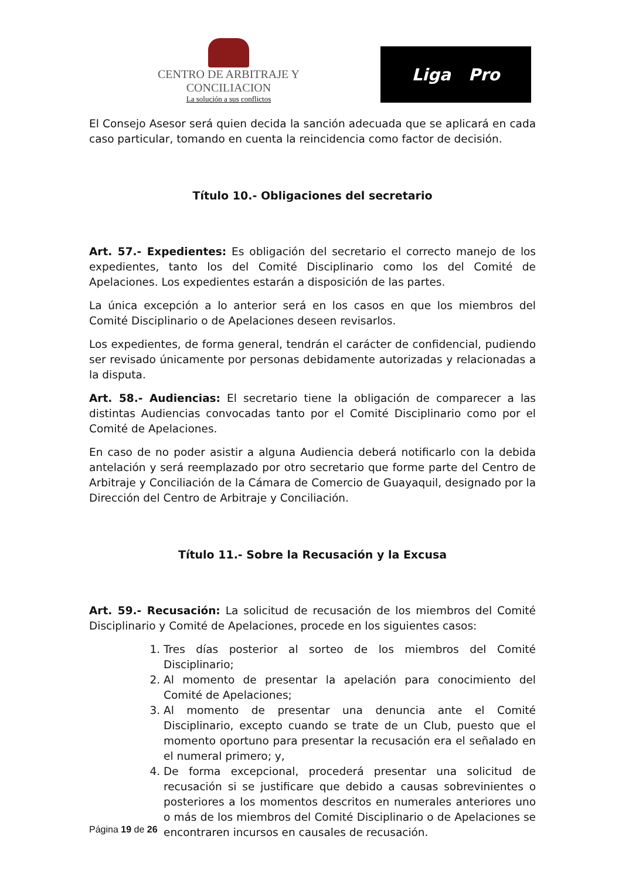CENTRO DE ARBITRAJE Y CONCILIACION
La solución a sus conflictos
Liga Pro
El Consejo Asesor será quien decida la sanción adecuada que se aplicará en cada caso particular, tomando en cuenta la reincidencia como factor de decisión.
Título 10.- Obligaciones del secretario
Art. 57.- Expedientes: Es obligación del secretario el correcto manejo de los expedientes, tanto los del Comité Disciplinario como los del Comité de Apelaciones. Los expedientes estarán a disposición de las partes.
La única excepción a lo anterior será en los casos en que los miembros del Comité Disciplinario o de Apelaciones deseen revisarlos.
Los expedientes, de forma general, tendrán el carácter de confidencial, pudiendo ser revisado únicamente por personas debidamente autorizadas y relacionadas a la disputa.
Art. 58.- Audiencias: El secretario tiene la obligación de comparecer a las distintas Audiencias convocadas tanto por el Comité Disciplinario como por el Comité de Apelaciones.
En caso de no poder asistir a alguna Audiencia deberá notificarlo con la debida antelación y será reemplazado por otro secretario que forme parte del Centro de Arbitraje y Conciliación de la Cámara de Comercio de Guayaquil, designado por la Dirección del Centro de Arbitraje y Conciliación.
Título 11.- Sobre la Recusación y la Excusa
Art. 59.- Recusación: La solicitud de recusación de los miembros del Comité Disciplinario y Comité de Apelaciones, procede en los siguientes casos:
1. Tres días posterior al sorteo de los miembros del Comité Disciplinario;
2. Al momento de presentar la apelación para conocimiento del Comité de Apelaciones;
3. Al momento de presentar una denuncia ante el Comité Disciplinario, excepto cuando se trate de un Club, puesto que el momento oportuno para presentar la recusación era el señalado en el numeral primero; y,
4. De forma excepcional, procederá presentar una solicitud de recusación si se justificare que debido a causas sobrevinientes o posteriores a los momentos descritos en numerales anteriores uno o más de los miembros del Comité Disciplinario o de Apelaciones se encontraren incursos en causales de recusación.
Página 19 de 26